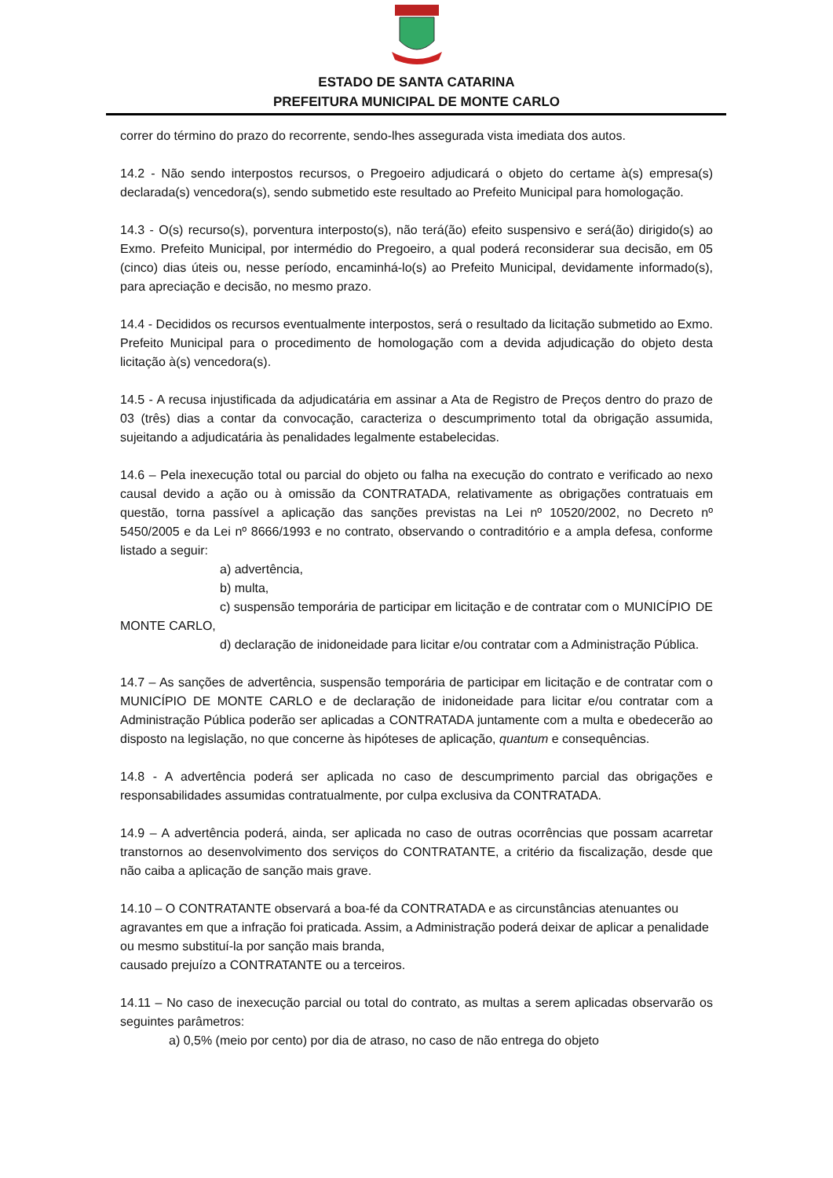ESTADO DE SANTA CATARINA
PREFEITURA MUNICIPAL DE MONTE CARLO
correr do término do prazo do recorrente, sendo-lhes assegurada vista imediata dos autos.
14.2 - Não sendo interpostos recursos, o Pregoeiro adjudicará o objeto do certame à(s) empresa(s) declarada(s) vencedora(s), sendo submetido este resultado ao Prefeito Municipal para homologação.
14.3 - O(s) recurso(s), porventura interposto(s), não terá(ão) efeito suspensivo e será(ão) dirigido(s) ao Exmo. Prefeito Municipal, por intermédio do Pregoeiro, a qual poderá reconsiderar sua decisão, em 05 (cinco) dias úteis ou, nesse período, encaminhá-lo(s) ao Prefeito Municipal, devidamente informado(s), para apreciação e decisão, no mesmo prazo.
14.4 - Decididos os recursos eventualmente interpostos, será o resultado da licitação submetido ao Exmo. Prefeito Municipal para o procedimento de homologação com a devida adjudicação do objeto desta licitação à(s) vencedora(s).
14.5 - A recusa injustificada da adjudicatária em assinar a Ata de Registro de Preços dentro do prazo de 03 (três) dias a contar da convocação, caracteriza o descumprimento total da obrigação assumida, sujeitando a adjudicatária às penalidades legalmente estabelecidas.
14.6 – Pela inexecução total ou parcial do objeto ou falha na execução do contrato e verificado ao nexo causal devido a ação ou à omissão da CONTRATADA, relativamente as obrigações contratuais em questão, torna passível a aplicação das sanções previstas na Lei nº 10520/2002, no Decreto nº 5450/2005 e da Lei nº 8666/1993 e no contrato, observando o contraditório e a ampla defesa, conforme listado a seguir:
a) advertência,
b) multa,
c) suspensão temporária de participar em licitação e de contratar com o MUNICÍPIO DE MONTE CARLO,
d) declaração de inidoneidade para licitar e/ou contratar com a Administração Pública.
14.7 – As sanções de advertência, suspensão temporária de participar em licitação e de contratar com o MUNICÍPIO DE MONTE CARLO e de declaração de inidoneidade para licitar e/ou contratar com a Administração Pública poderão ser aplicadas a CONTRATADA juntamente com a multa e obedecerão ao disposto na legislação, no que concerne às hipóteses de aplicação, quantum e consequências.
14.8 - A advertência poderá ser aplicada no caso de descumprimento parcial das obrigações e responsabilidades assumidas contratualmente, por culpa exclusiva da CONTRATADA.
14.9 – A advertência poderá, ainda, ser aplicada no caso de outras ocorrências que possam acarretar transtornos ao desenvolvimento dos serviços do CONTRATANTE, a critério da fiscalização, desde que não caiba a aplicação de sanção mais grave.
14.10 – O CONTRATANTE observará a boa-fé da CONTRATADA e as circunstâncias atenuantes ou agravantes em que a infração foi praticada. Assim, a Administração poderá deixar de aplicar a penalidade ou mesmo substituí-la por sanção mais branda,
causado prejuízo a CONTRATANTE ou a terceiros.
14.11 – No caso de inexecução parcial ou total do contrato, as multas a serem aplicadas observarão os seguintes parâmetros:
a) 0,5% (meio por cento) por dia de atraso, no caso de não entrega do objeto